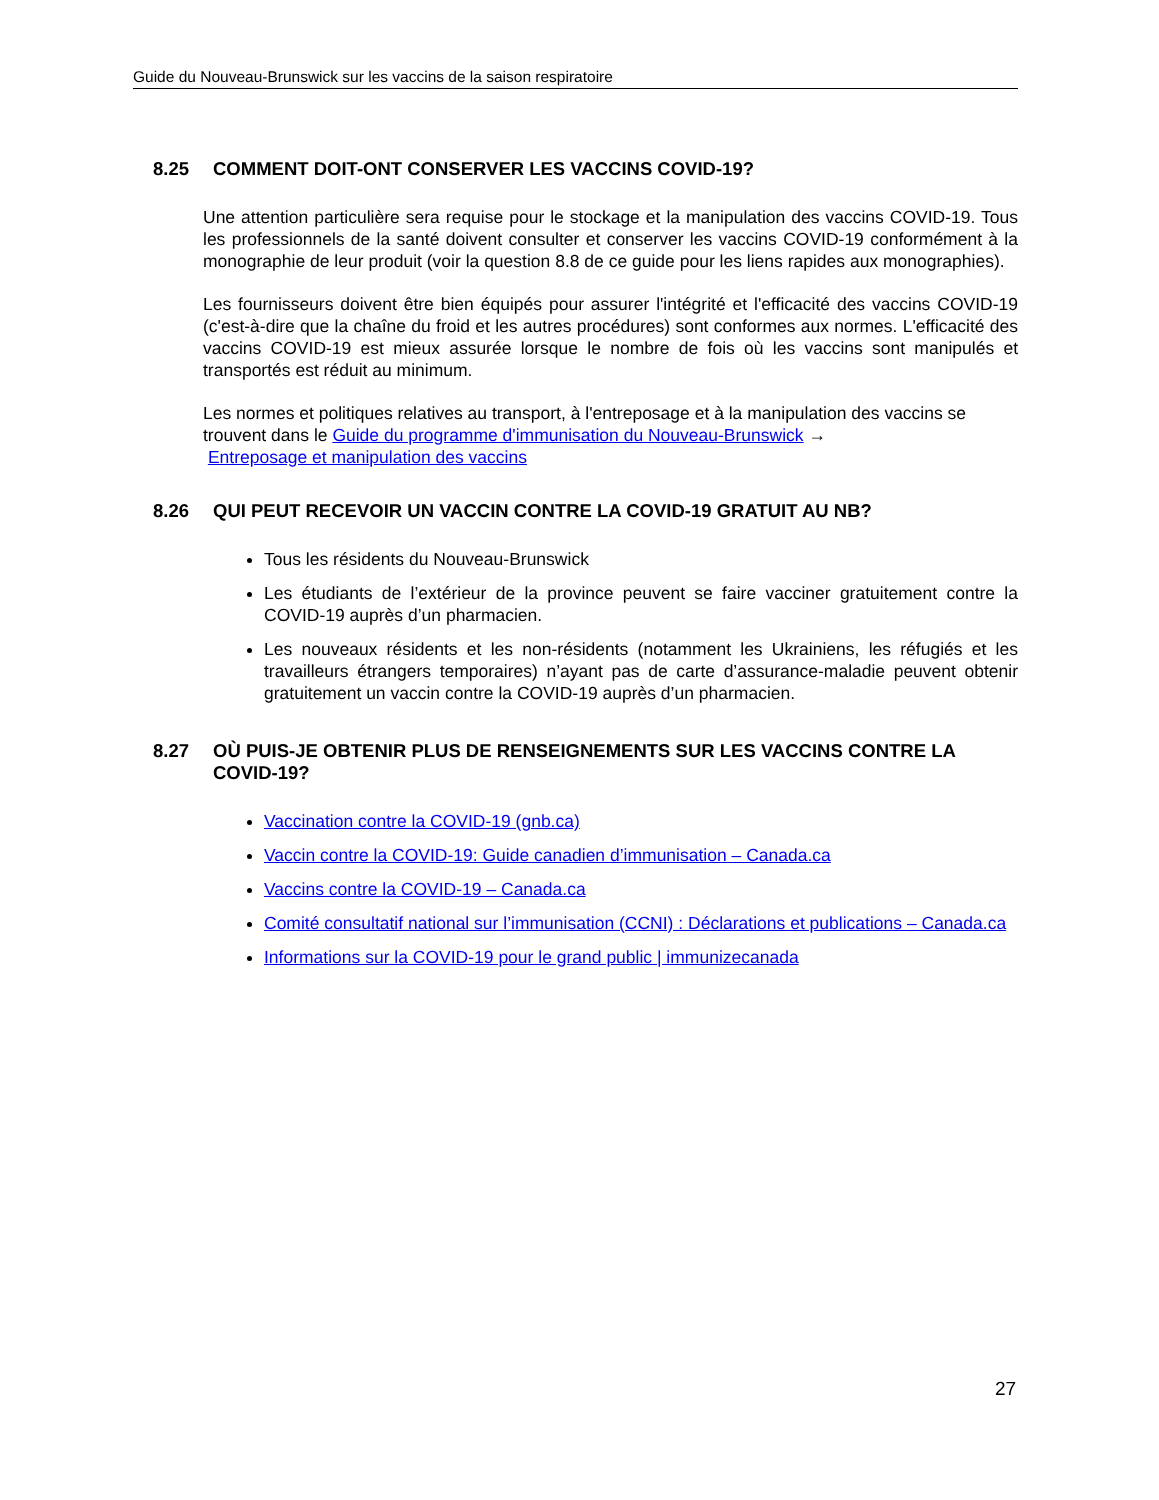Guide du Nouveau-Brunswick sur les vaccins de la saison respiratoire
8.25 COMMENT DOIT-ONT CONSERVER LES VACCINS COVID-19?
Une attention particulière sera requise pour le stockage et la manipulation des vaccins COVID-19. Tous les professionnels de la santé doivent consulter et conserver les vaccins COVID-19 conformément à la monographie de leur produit (voir la question 8.8 de ce guide pour les liens rapides aux monographies).
Les fournisseurs doivent être bien équipés pour assurer l'intégrité et l'efficacité des vaccins COVID-19 (c'est-à-dire que la chaîne du froid et les autres procédures) sont conformes aux normes. L'efficacité des vaccins COVID-19 est mieux assurée lorsque le nombre de fois où les vaccins sont manipulés et transportés est réduit au minimum.
Les normes et politiques relatives au transport, à l'entreposage et à la manipulation des vaccins se trouvent dans le Guide du programme d'immunisation du Nouveau-Brunswick →
Entreposage et manipulation des vaccins
8.26 QUI PEUT RECEVOIR UN VACCIN CONTRE LA COVID-19 GRATUIT AU NB?
Tous les résidents du Nouveau-Brunswick
Les étudiants de l’extérieur de la province peuvent se faire vacciner gratuitement contre la COVID-19 auprès d’un pharmacien.
Les nouveaux résidents et les non-résidents (notamment les Ukrainiens, les réfugiés et les travailleurs étrangers temporaires) n’ayant pas de carte d’assurance-maladie peuvent obtenir gratuitement un vaccin contre la COVID-19 auprès d’un pharmacien.
8.27 OÙ PUIS-JE OBTENIR PLUS DE RENSEIGNEMENTS SUR LES VACCINS CONTRE LA COVID-19?
Vaccination contre la COVID-19 (gnb.ca)
Vaccin contre la COVID-19: Guide canadien d’immunisation – Canada.ca
Vaccins contre la COVID-19 – Canada.ca
Comité consultatif national sur l’immunisation (CCNI) : Déclarations et publications – Canada.ca
Informations sur la COVID-19 pour le grand public | immunizecanada
27